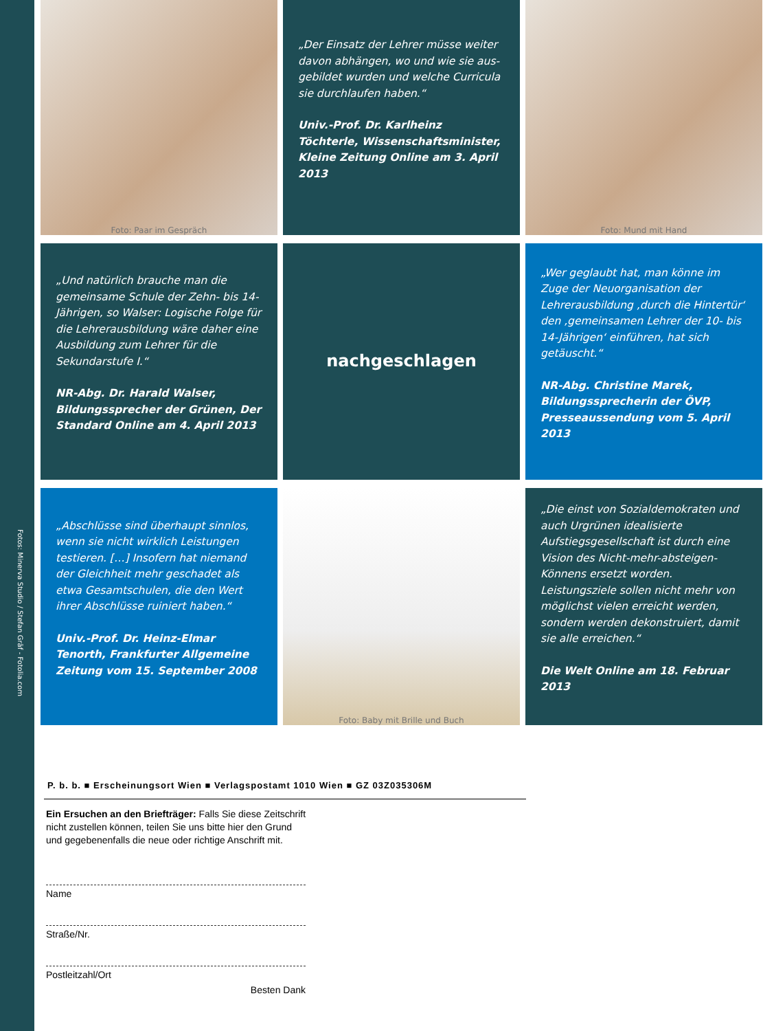Fotos: Minerva Studio / Stefan Gräf - Fotolia.com
Foto: Paar im Gespräch
„Der Einsatz der Lehrer müsse weiter davon abhängen, wo und wie sie aus­gebildet wurden und welche Curricula sie durchlaufen haben.“
Univ.-Prof. Dr. Karlheinz Töchterle, Wissenschaftsminister, Kleine Zeitung Online am 3. April 2013
Foto: Mund mit Hand
„Und natürlich brauche man die gemeinsame Schule der Zehn- bis 14-Jährigen, so Walser: Logische Folge für die Lehrerausbildung wäre daher eine Ausbildung zum Lehrer für die Sekundarstufe I.“
NR-Abg. Dr. Harald Walser, Bildungssprecher der Grünen, Der Standard Online am 4. April 2013
nachgeschlagen
„Wer geglaubt hat, man könne im Zuge der Neuorganisation der Lehrerausbildung ‚durch die Hintertür‘ den ‚gemeinsamen Lehrer der 10- bis 14-Jährigen‘ einführen, hat sich getäuscht.“
NR-Abg. Christine Marek, Bildungssprecherin der ÖVP, Presseaussendung vom 5. April 2013
„Abschlüsse sind überhaupt sinnlos, wenn sie nicht wirklich Leistungen testieren. […] Insofern hat niemand der Gleichheit mehr geschadet als etwa Gesamtschulen, die den Wert ihrer Abschlüsse ruiniert haben.“
Univ.-Prof. Dr. Heinz-Elmar Tenorth, Frankfurter Allgemeine Zeitung vom 15. September 2008
Foto: Baby mit Brille und Buch
„Die einst von Sozialdemokraten und auch Urgrünen idealisierte Aufstiegsgesellschaft ist durch eine Vision des Nicht-mehr-absteigen-Könnens ersetzt worden. Leistungsziele sollen nicht mehr von möglichst vielen erreicht werden, sondern werden dekonstruiert, damit sie alle erreichen.“
Die Welt Online am 18. Februar 2013
P. b. b. ■ Erscheinungsort Wien ■ Verlagspostamt 1010 Wien ■ GZ 03Z035306M
Ein Ersuchen an den Briefträger: Falls Sie diese Zeitschrift nicht zustellen können, teilen Sie uns bitte hier den Grund und gegebenenfalls die neue oder richtige Anschrift mit.
Name
Straße/Nr.
Postleitzahl/Ort
Besten Dank